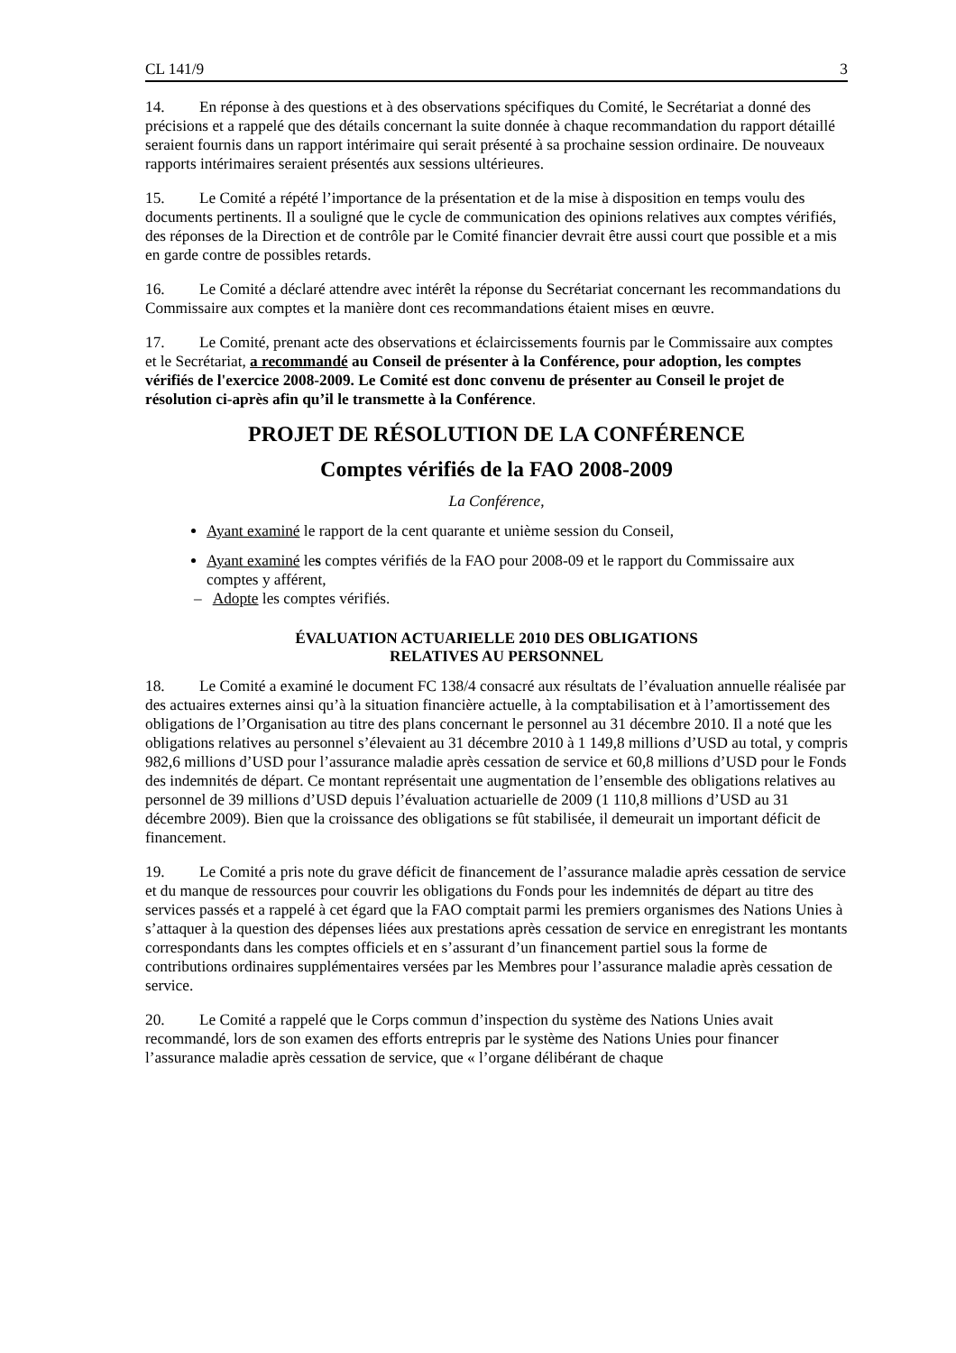CL 141/9 3
14. En réponse à des questions et à des observations spécifiques du Comité, le Secrétariat a donné des précisions et a rappelé que des détails concernant la suite donnée à chaque recommandation du rapport détaillé seraient fournis dans un rapport intérimaire qui serait présenté à sa prochaine session ordinaire. De nouveaux rapports intérimaires seraient présentés aux sessions ultérieures.
15. Le Comité a répété l’importance de la présentation et de la mise à disposition en temps voulu des documents pertinents. Il a souligné que le cycle de communication des opinions relatives aux comptes vérifiés, des réponses de la Direction et de contrôle par le Comité financier devrait être aussi court que possible et a mis en garde contre de possibles retards.
16. Le Comité a déclaré attendre avec intérêt la réponse du Secrétariat concernant les recommandations du Commissaire aux comptes et la manière dont ces recommandations étaient mises en œuvre.
17. Le Comité, prenant acte des observations et éclaircissements fournis par le Commissaire aux comptes et le Secrétariat, a recommandé au Conseil de présenter à la Conférence, pour adoption, les comptes vérifiés de l'exercice 2008-2009. Le Comité est donc convenu de présenter au Conseil le projet de résolution ci-après afin qu’il le transmette à la Conférence.
PROJET DE RÉSOLUTION DE LA CONFÉRENCE
Comptes vérifiés de la FAO 2008-2009
La Conférence,
Ayant examiné le rapport de la cent quarante et unième session du Conseil,
Ayant examiné les comptes vérifiés de la FAO pour 2008-09 et le rapport du Commissaire aux comptes y afférent,
– Adopte les comptes vérifiés.
ÉVALUATION ACTUARIELLE 2010 DES OBLIGATIONS
RELATIVES AU PERSONNEL
18. Le Comité a examiné le document FC 138/4 consacré aux résultats de l’évaluation annuelle réalisée par des actuaires externes ainsi qu’à la situation financière actuelle, à la comptabilisation et à l’amortissement des obligations de l’Organisation au titre des plans concernant le personnel au 31 décembre 2010. Il a noté que les obligations relatives au personnel s’élevaient au 31 décembre 2010 à 1 149,8 millions d’USD au total, y compris 982,6 millions d’USD pour l’assurance maladie après cessation de service et 60,8 millions d’USD pour le Fonds des indemnités de départ. Ce montant représentait une augmentation de l’ensemble des obligations relatives au personnel de 39 millions d’USD depuis l’évaluation actuarielle de 2009 (1 110,8 millions d’USD au 31 décembre 2009). Bien que la croissance des obligations se fût stabilisée, il demeurait un important déficit de financement.
19. Le Comité a pris note du grave déficit de financement de l’assurance maladie après cessation de service et du manque de ressources pour couvrir les obligations du Fonds pour les indemnités de départ au titre des services passés et a rappelé à cet égard que la FAO comptait parmi les premiers organismes des Nations Unies à s’attaquer à la question des dépenses liées aux prestations après cessation de service en enregistrant les montants correspondants dans les comptes officiels et en s’assurant d’un financement partiel sous la forme de contributions ordinaires supplémentaires versées par les Membres pour l’assurance maladie après cessation de service.
20. Le Comité a rappelé que le Corps commun d’inspection du système des Nations Unies avait recommandé, lors de son examen des efforts entrepris par le système des Nations Unies pour financer l’assurance maladie après cessation de service, que « l’organe délibérant de chaque